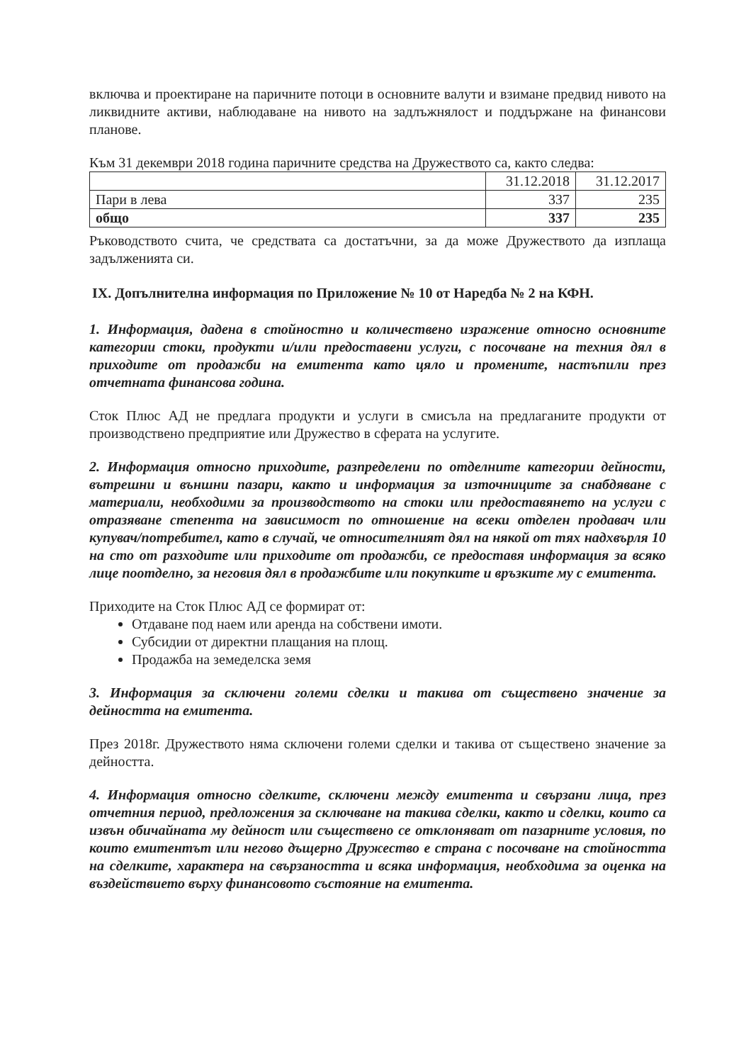включва и проектиране на паричните потоци в основните валути и взимане предвид нивото на ликвидните активи, наблюдаване на нивото на задлъжнялост и поддържане на финансови планове.
Към 31 декември 2018 година паричните средства на Дружеството са, както следва:
| | 31.12.2018 | 31.12.2017 |
| --- | --- | --- |
| Пари в лева | 337 | 235 |
| общо | 337 | 235 |
Ръководството счита, че средствата са достатъчни, за да може Дружеството да изплаща задълженията си.
IX. Допълнителна информация по Приложение № 10 от Наредба № 2 на КФН.
1. Информация, дадена в стойностно и количествено изражение относно основните категории стоки, продукти и/или предоставени услуги, с посочване на техния дял в приходите от продажби на емитента като цяло и промените, настъпили през отчетната финансова година.
Сток Плюс АД не предлага продукти и услуги в смисъла на предлаганите продукти от производствено предприятие или Дружество в сферата на услугите.
2. Информация относно приходите, разпределени по отделните категории дейности, вътрешни и външни пазари, както и информация за източниците за снабдяване с материали, необходими за производството на стоки или предоставянето на услуги с отразяване степента на зависимост по отношение на всеки отделен продавач или купувач/потребител, като в случай, че относителният дял на някой от тях надхвърля 10 на сто от разходите или приходите от продажби, се предоставя информация за всяко лице поотделно, за неговия дял в продажбите или покупките и връзките му с емитента.
Приходите на Сток Плюс АД се формират от:
Отдаване под наем или аренда на собствени имоти.
Субсидии от директни плащания на площ.
Продажба на земеделска земя
3. Информация за сключени големи сделки и такива от съществено значение за дейността на емитента.
През 2018г. Дружеството няма сключени големи сделки и такива от съществено значение за дейността.
4. Информация относно сделките, сключени между емитента и свързани лица, през отчетния период, предложения за сключване на такива сделки, както и сделки, които са извън обичайната му дейност или съществено се отклоняват от пазарните условия, по които емитентът или негово дъщерно Дружество е страна с посочване на стойността на сделките, характера на свързаността и всяка информация, необходима за оценка на въздействието върху финансовото състояние на емитента.